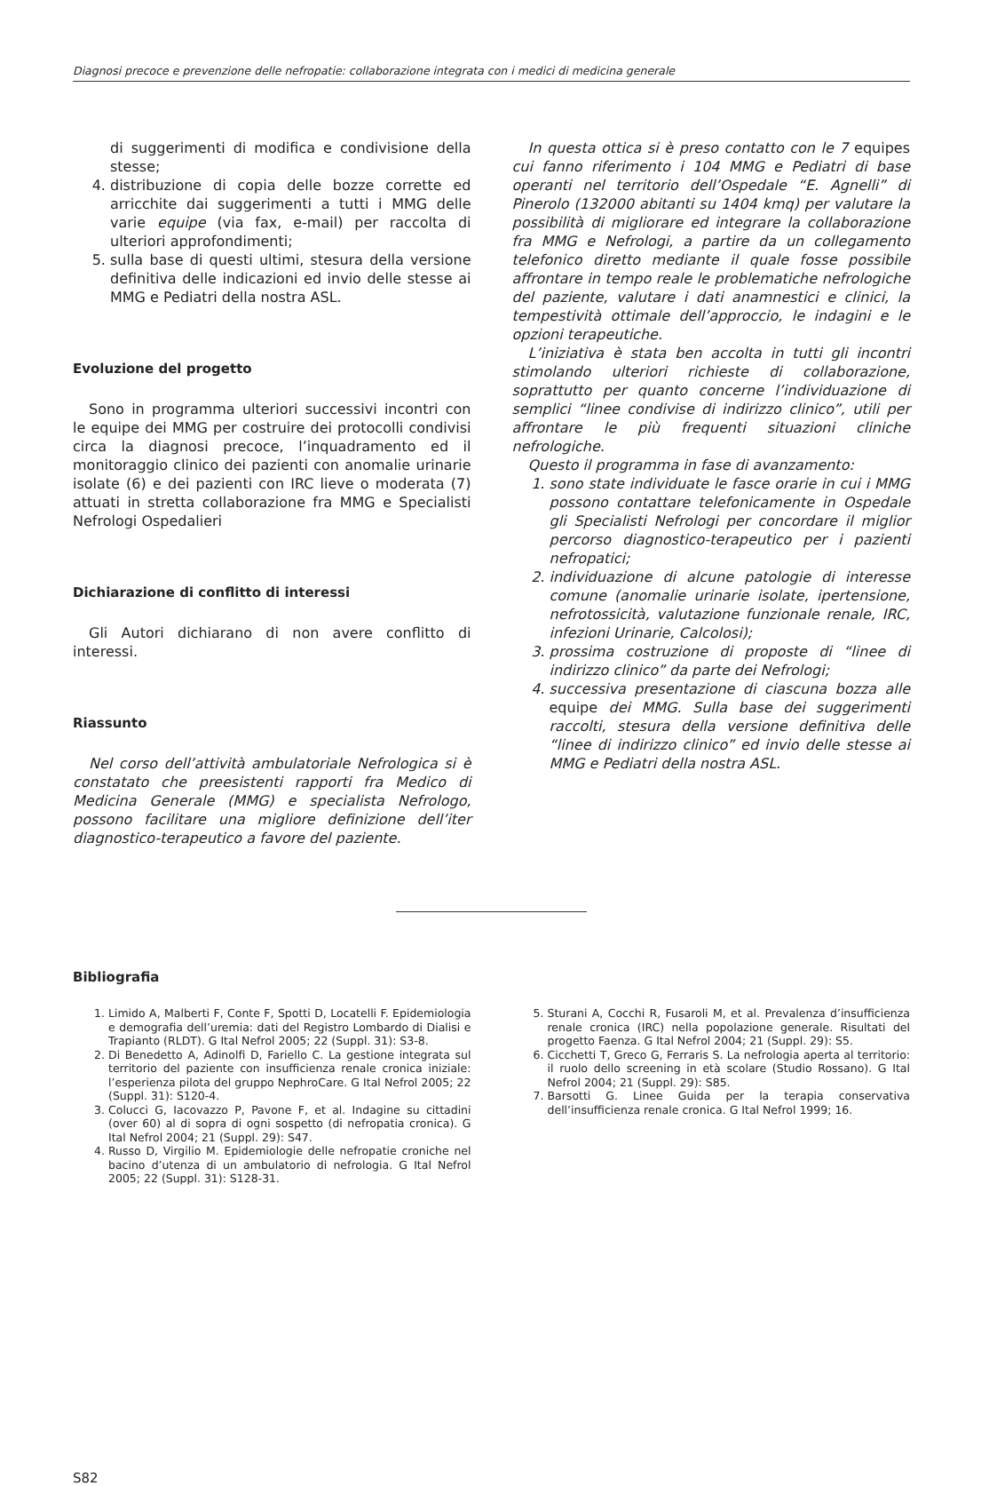Diagnosi precoce e prevenzione delle nefropatie: collaborazione integrata con i medici di medicina generale
di suggerimenti di modifica e condivisione della stesse;
4. distribuzione di copia delle bozze corrette ed arricchite dai suggerimenti a tutti i MMG delle varie equipe (via fax, e-mail) per raccolta di ulteriori approfondimenti;
5. sulla base di questi ultimi, stesura della versione definitiva delle indicazioni ed invio delle stesse ai MMG e Pediatri della nostra ASL.
Evoluzione del progetto
Sono in programma ulteriori successivi incontri con le equipe dei MMG per costruire dei protocolli condivisi circa la diagnosi precoce, l’inquadramento ed il monitoraggio clinico dei pazienti con anomalie urinarie isolate (6) e dei pazienti con IRC lieve o moderata (7) attuati in stretta collaborazione fra MMG e Specialisti Nefrologi Ospedalieri
Dichiarazione di conflitto di interessi
Gli Autori dichiarano di non avere conflitto di interessi.
Riassunto
Nel corso dell’attività ambulatoriale Nefrologica si è constatato che preesistenti rapporti fra Medico di Medicina Generale (MMG) e specialista Nefrologo, possono facilitare una migliore definizione dell’iter diagnostico-terapeutico a favore del paziente.
In questa ottica si è preso contatto con le 7 equipes cui fanno riferimento i 104 MMG e Pediatri di base operanti nel territorio dell’Ospedale “E. Agnelli” di Pinerolo (132000 abitanti su 1404 kmq) per valutare la possibilità di migliorare ed integrare la collaborazione fra MMG e Nefrologi, a partire da un collegamento telefonico diretto mediante il quale fosse possibile affrontare in tempo reale le problematiche nefrologiche del paziente, valutare i dati anamnestici e clinici, la tempestività ottimale dell’approccio, le indagini e le opzioni terapeutiche.
L’iniziativa è stata ben accolta in tutti gli incontri stimolando ulteriori richieste di collaborazione, soprattutto per quanto concerne l’individuazione di semplici “linee condivise di indirizzo clinico”, utili per affrontare le più frequenti situazioni cliniche nefrologiche.
Questo il programma in fase di avanzamento:
1. sono state individuate le fasce orarie in cui i MMG possono contattare telefonicamente in Ospedale gli Specialisti Nefrologi per concordare il miglior percorso diagnostico-terapeutico per i pazienti nefropatici;
2. individuazione di alcune patologie di interesse comune (anomalie urinarie isolate, ipertensione, nefrotossicità, valutazione funzionale renale, IRC, infezioni Urinarie, Calcolosi);
3. prossima costruzione di proposte di “linee di indirizzo clinico” da parte dei Nefrologi;
4. successiva presentazione di ciascuna bozza alle equipe dei MMG. Sulla base dei suggerimenti raccolti, stesura della versione definitiva delle “linee di indirizzo clinico” ed invio delle stesse ai MMG e Pediatri della nostra ASL.
Bibliografia
1. Limido A, Malberti F, Conte F, Spotti D, Locatelli F. Epidemiologia e demografia dell’uremia: dati del Registro Lombardo di Dialisi e Trapianto (RLDT). G Ital Nefrol 2005; 22 (Suppl. 31): S3-8.
2. Di Benedetto A, Adinolfi D, Fariello C. La gestione integrata sul territorio del paziente con insufficienza renale cronica iniziale: l’esperienza pilota del gruppo NephroCare. G Ital Nefrol 2005; 22 (Suppl. 31): S120-4.
3. Colucci G, Iacovazzo P, Pavone F, et al. Indagine su cittadini (over 60) al di sopra di ogni sospetto (di nefropatia cronica). G Ital Nefrol 2004; 21 (Suppl. 29): S47.
4. Russo D, Virgilio M. Epidemiologie delle nefropatie croniche nel bacino d’utenza di un ambulatorio di nefrologia. G Ital Nefrol 2005; 22 (Suppl. 31): S128-31.
5. Sturani A, Cocchi R, Fusaroli M, et al. Prevalenza d’insufficienza renale cronica (IRC) nella popolazione generale. Risultati del progetto Faenza. G Ital Nefrol 2004; 21 (Suppl. 29): S5.
6. Cicchetti T, Greco G, Ferraris S. La nefrologia aperta al territorio: il ruolo dello screening in età scolare (Studio Rossano). G Ital Nefrol 2004; 21 (Suppl. 29): S85.
7. Barsotti G. Linee Guida per la terapia conservativa dell’insufficienza renale cronica. G Ital Nefrol 1999; 16.
S82